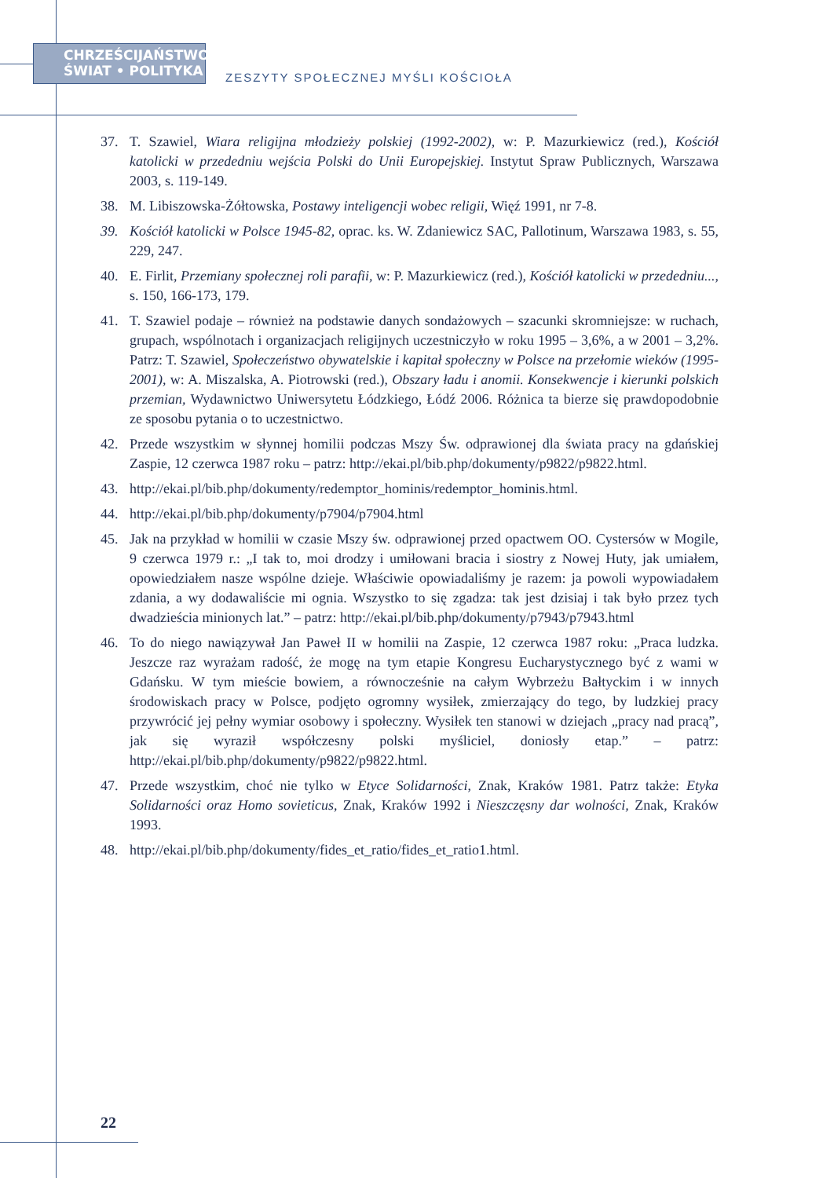CHRZEŚCIJAŃSTWO
ŚWIAT • POLITYKA
ZESZYTY SPOŁECZNEJ MYŚLI KOŚCIOŁA
37. T. Szawiel, Wiara religijna młodzieży polskiej (1992-2002), w: P. Mazurkiewicz (red.), Kościół katolicki w przededniu wejścia Polski do Unii Europejskiej. Instytut Spraw Publicznych, Warszawa 2003, s. 119-149.
38. M. Libiszowska-Żółtowska, Postawy inteligencji wobec religii, Więź 1991, nr 7-8.
39. Kościół katolicki w Polsce 1945-82, oprac. ks. W. Zdaniewicz SAC, Pallotinum, Warszawa 1983, s. 55, 229, 247.
40. E. Firlit, Przemiany społecznej roli parafii, w: P. Mazurkiewicz (red.), Kościół katolicki w przededniu..., s. 150, 166-173, 179.
41. T. Szawiel podaje – również na podstawie danych sondażowych – szacunki skromniejsze: w ruchach, grupach, wspólnotach i organizacjach religijnych uczestniczyło w roku 1995 – 3,6%, a w 2001 – 3,2%. Patrz: T. Szawiel, Społeczeństwo obywatelskie i kapitał społeczny w Polsce na przełomie wieków (1995-2001), w: A. Miszalska, A. Piotrowski (red.), Obszary ładu i anomii. Konsekwencje i kierunki polskich przemian, Wydawnictwo Uniwersytetu Łódzkiego, Łódź 2006. Różnica ta bierze się prawdopodobnie ze sposobu pytania o to uczestnictwo.
42. Przede wszystkim w słynnej homilii podczas Mszy Św. odprawionej dla świata pracy na gdańskiej Zaspie, 12 czerwca 1987 roku – patrz: http://ekai.pl/bib.php/dokumenty/p9822/p9822.html.
43. http://ekai.pl/bib.php/dokumenty/redemptor_hominis/redemptor_hominis.html.
44. http://ekai.pl/bib.php/dokumenty/p7904/p7904.html
45. Jak na przykład w homilii w czasie Mszy św. odprawionej przed opactwem OO. Cystersów w Mogile, 9 czerwca 1979 r.: „I tak to, moi drodzy i umiłowani bracia i siostry z Nowej Huty, jak umiałem, opowiedziałem nasze wspólne dzieje. Właściwie opowiadaliśmy je razem: ja powoli wypowiadałem zdania, a wy dodawaliście mi ognia. Wszystko to się zgadza: tak jest dzisiaj i tak było przez tych dwadzieścia minionych lat.” – patrz: http://ekai.pl/bib.php/dokumenty/p7943/p7943.html
46. To do niego nawiązywał Jan Paweł II w homilii na Zaspie, 12 czerwca 1987 roku: „Praca ludzka. Jeszcze raz wyrażam radość, że mogę na tym etapie Kongresu Eucharystycznego być z wami w Gdańsku. W tym mieście bowiem, a równocześnie na całym Wybrzeżu Bałtyckim i w innych środowiskach pracy w Polsce, podjęto ogromny wysiłek, zmierzający do tego, by ludzkiej pracy przywrócić jej pełny wymiar osobowy i społeczny. Wysiłek ten stanowi w dziejach „pracy nad pracą”, jak się wyraził współczesny polski myśliciel, doniosły etap.” – patrz: http://ekai.pl/bib.php/dokumenty/p9822/p9822.html.
47. Przede wszystkim, choć nie tylko w Etyce Solidarności, Znak, Kraków 1981. Patrz także: Etyka Solidarności oraz Homo sovieticus, Znak, Kraków 1992 i Nieszczęsny dar wolności, Znak, Kraków 1993.
48. http://ekai.pl/bib.php/dokumenty/fides_et_ratio/fides_et_ratio1.html.
22